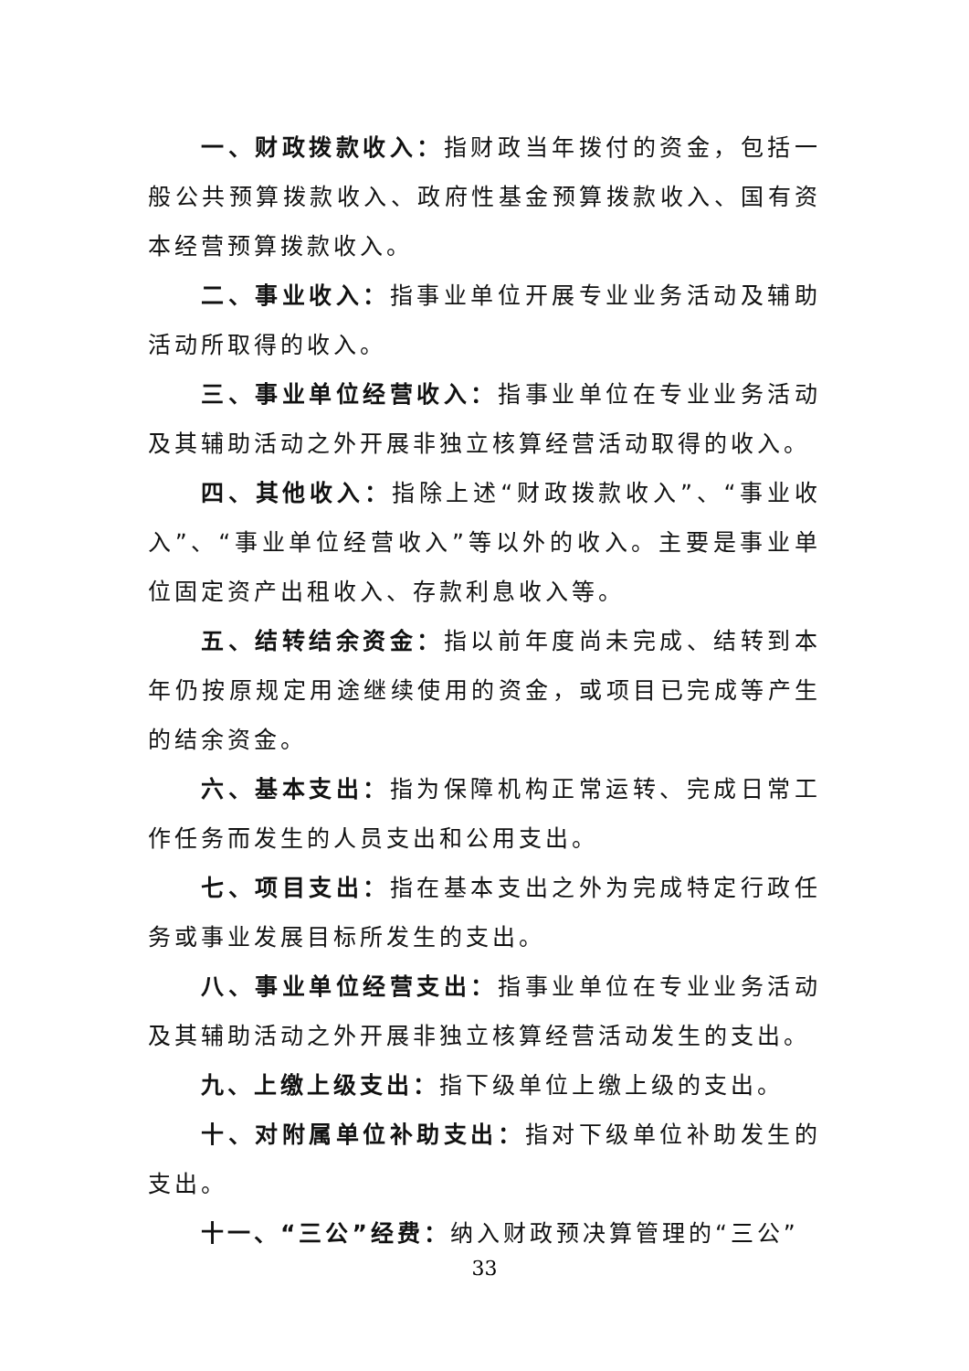一、财政拨款收入：指财政当年拨付的资金，包括一般公共预算拨款收入、政府性基金预算拨款收入、国有资本经营预算拨款收入。
二、事业收入：指事业单位开展专业业务活动及辅助活动所取得的收入。
三、事业单位经营收入：指事业单位在专业业务活动及其辅助活动之外开展非独立核算经营活动取得的收入。
四、其他收入：指除上述“财政拨款收入”、“事业收入”、“事业单位经营收入”等以外的收入。主要是事业单位固定资产出租收入、存款利息收入等。
五、结转结余资金：指以前年度尚未完成、结转到本年仍按原规定用途继续使用的资金，或项目已完成等产生的结余资金。
六、基本支出：指为保障机构正常运转、完成日常工作任务而发生的人员支出和公用支出。
七、项目支出：指在基本支出之外为完成特定行政任务或事业发展目标所发生的支出。
八、事业单位经营支出：指事业单位在专业业务活动及其辅助活动之外开展非独立核算经营活动发生的支出。
九、上缴上级支出：指下级单位上缴上级的支出。
十、对附属单位补助支出：指对下级单位补助发生的支出。
十一、“三公”经费：纳入财政预决算管理的“三公”
33